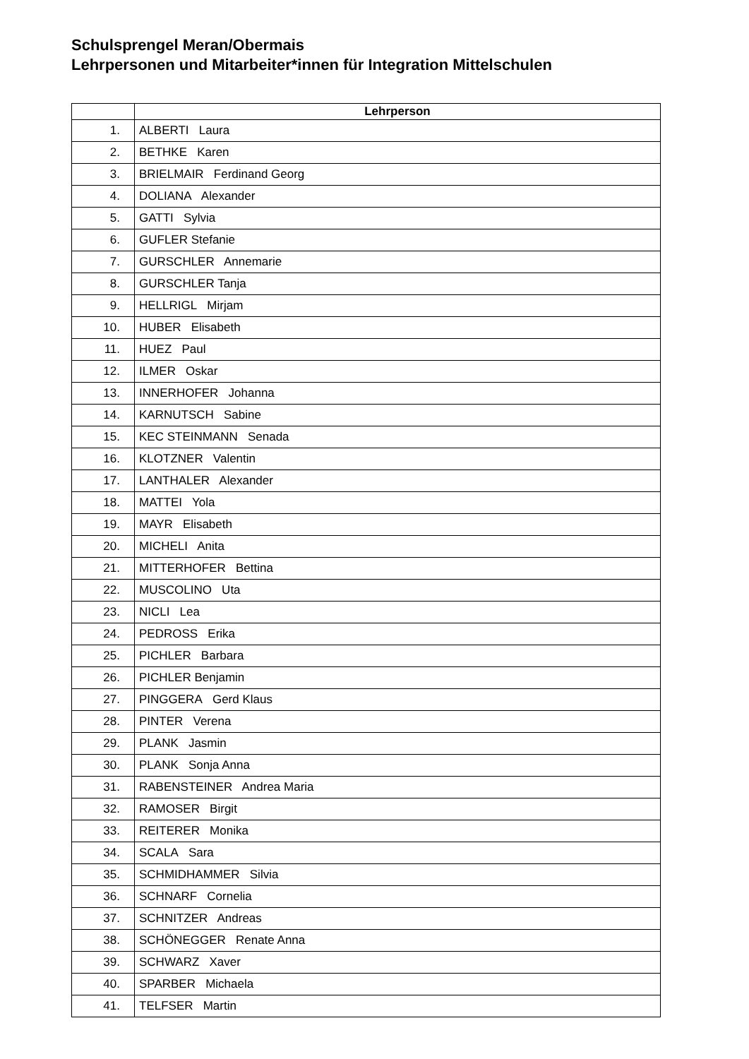Schulsprengel Meran/Obermais
Lehrpersonen und Mitarbeiter*innen für Integration Mittelschulen
| | Lehrperson |
| --- | --- |
| 1. | ALBERTI Laura |
| 2. | BETHKE Karen |
| 3. | BRIELMAIR Ferdinand Georg |
| 4. | DOLIANA Alexander |
| 5. | GATTI Sylvia |
| 6. | GUFLER Stefanie |
| 7. | GURSCHLER Annemarie |
| 8. | GURSCHLER Tanja |
| 9. | HELLRIGL Mirjam |
| 10. | HUBER Elisabeth |
| 11. | HUEZ Paul |
| 12. | ILMER Oskar |
| 13. | INNERHOFER Johanna |
| 14. | KARNUTSCH Sabine |
| 15. | KEC STEINMANN Senada |
| 16. | KLOTZNER Valentin |
| 17. | LANTHALER Alexander |
| 18. | MATTEI Yola |
| 19. | MAYR Elisabeth |
| 20. | MICHELI Anita |
| 21. | MITTERHOFER Bettina |
| 22. | MUSCOLINO Uta |
| 23. | NICLI Lea |
| 24. | PEDROSS Erika |
| 25. | PICHLER Barbara |
| 26. | PICHLER Benjamin |
| 27. | PINGGERA Gerd Klaus |
| 28. | PINTER Verena |
| 29. | PLANK Jasmin |
| 30. | PLANK Sonja Anna |
| 31. | RABENSTEINER Andrea Maria |
| 32. | RAMOSER Birgit |
| 33. | REITERER Monika |
| 34. | SCALA Sara |
| 35. | SCHMIDHAMMER Silvia |
| 36. | SCHNARF Cornelia |
| 37. | SCHNITZER Andreas |
| 38. | SCHÖNEGGER Renate Anna |
| 39. | SCHWARZ Xaver |
| 40. | SPARBER Michaela |
| 41. | TELFSER Martin |